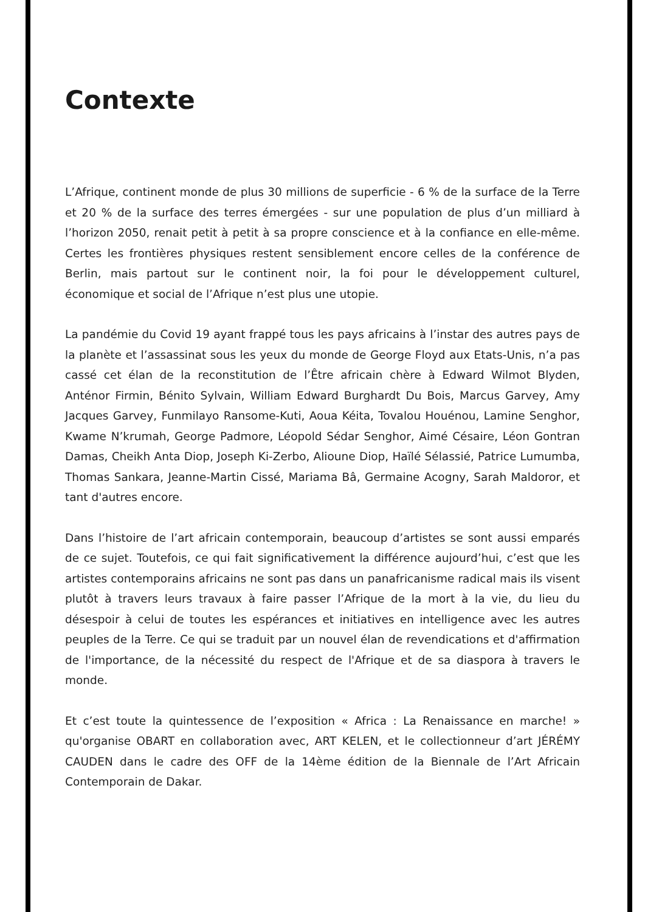Contexte
L’Afrique, continent monde de plus 30 millions de superficie - 6 % de la surface de la Terre et 20 % de la surface des terres émergées - sur une population de plus d’un milliard à l’horizon 2050, renait petit à petit à sa propre conscience et à la confiance en elle-même. Certes les frontières physiques restent sensiblement encore celles de la conférence de Berlin, mais partout sur le continent noir, la foi pour le développement culturel, économique et social de l’Afrique n’est plus une utopie.
La pandémie du Covid 19 ayant frappé tous les pays africains à l’instar des autres pays de la planète et l’assassinat sous les yeux du monde de George Floyd aux Etats-Unis, n’a pas cassé cet élan de la reconstitution de l’Être africain chère à Edward Wilmot Blyden, Anténor Firmin, Bénito Sylvain, William Edward Burghardt Du Bois, Marcus Garvey, Amy Jacques Garvey, Funmilayo Ransome-Kuti, Aoua Kéita, Tovalou Houénou, Lamine Senghor, Kwame N’krumah, George Padmore, Léopold Sédar Senghor, Aimé Césaire, Léon Gontran Damas, Cheikh Anta Diop, Joseph Ki-Zerbo, Alioune Diop, Haïlé Sélassié, Patrice Lumumba, Thomas Sankara, Jeanne-Martin Cissé, Mariama Bâ, Germaine Acogny, Sarah Maldoror, et tant d'autres encore.
Dans l’histoire de l’art africain contemporain, beaucoup d’artistes se sont aussi emparés de ce sujet. Toutefois, ce qui fait significativement la différence aujourd’hui, c’est que les artistes contemporains africains ne sont pas dans un panafricanisme radical mais ils visent plutôt à travers leurs travaux à faire passer l’Afrique de la mort à la vie, du lieu du désespoir à celui de toutes les espérances et initiatives en intelligence avec les autres peuples de la Terre. Ce qui se traduit par un nouvel élan de revendications et d'affirmation de l'importance, de la nécessité du respect de l'Afrique et de sa diaspora à travers le monde.
Et c’est toute la quintessence de l’exposition « Africa : La Renaissance en marche! » qu'organise OBART en collaboration avec, ART KELEN, et le collectionneur d’art JÉRÉMY CAUDEN dans le cadre des OFF de la 14ème édition de la Biennale de l’Art Africain Contemporain de Dakar.